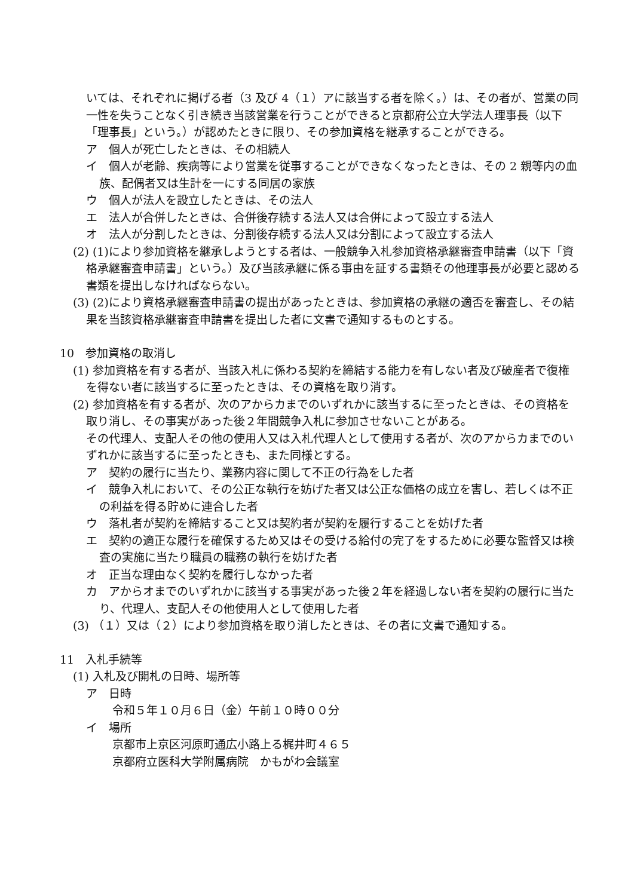いては、それぞれに掲げる者（3 及び 4（１）アに該当する者を除く。）は、その者が、営業の同一性を失うことなく引き続き当該営業を行うことができると京都府公立大学法人理事長（以下「理事長」という。）が認めたときに限り、その参加資格を継承することができる。
ア　個人が死亡したときは、その相続人
イ　個人が老齢、疾病等により営業を従事することができなくなったときは、その 2 親等内の血族、配偶者又は生計を一にする同居の家族
ウ　個人が法人を設立したときは、その法人
エ　法人が合併したときは、合併後存続する法人又は合併によって設立する法人
オ　法人が分割したときは、分割後存続する法人又は分割によって設立する法人
(2) (1)により参加資格を継承しようとする者は、一般競争入札参加資格承継審査申請書（以下「資格承継審査申請書」という。）及び当該承継に係る事由を証する書類その他理事長が必要と認める書類を提出しなければならない。
(3) (2)により資格承継審査申請書の提出があったときは、参加資格の承継の適否を審査し、その結果を当該資格承継審査申請書を提出した者に文書で通知するものとする。
10　参加資格の取消し
(1) 参加資格を有する者が、当該入札に係わる契約を締結する能力を有しない者及び破産者で復権を得ない者に該当するに至ったときは、その資格を取り消す。
(2) 参加資格を有する者が、次のアからカまでのいずれかに該当するに至ったときは、その資格を取り消し、その事実があった後２年間競争入札に参加させないことがある。
その代理人、支配人その他の使用人又は入札代理人として使用する者が、次のアからカまでのいずれかに該当するに至ったときも、また同様とする。
ア　契約の履行に当たり、業務内容に関して不正の行為をした者
イ　競争入札において、その公正な執行を妨げた者又は公正な価格の成立を害し、若しくは不正の利益を得る貯めに連合した者
ウ　落札者が契約を締結すること又は契約者が契約を履行することを妨げた者
エ　契約の適正な履行を確保するため又はその受ける給付の完了をするために必要な監督又は検査の実施に当たり職員の職務の執行を妨げた者
オ　正当な理由なく契約を履行しなかった者
カ　アからオまでのいずれかに該当する事実があった後２年を経過しない者を契約の履行に当たり、代理人、支配人その他使用人として使用した者
(3) （１）又は（２）により参加資格を取り消したときは、その者に文書で通知する。
11　入札手続等
(1) 入札及び開札の日時、場所等
ア　日時
令和５年１０月６日（金）午前１０時００分
イ　場所
京都市上京区河原町通広小路上る梶井町４６５
京都府立医科大学附属病院　かもがわ会議室